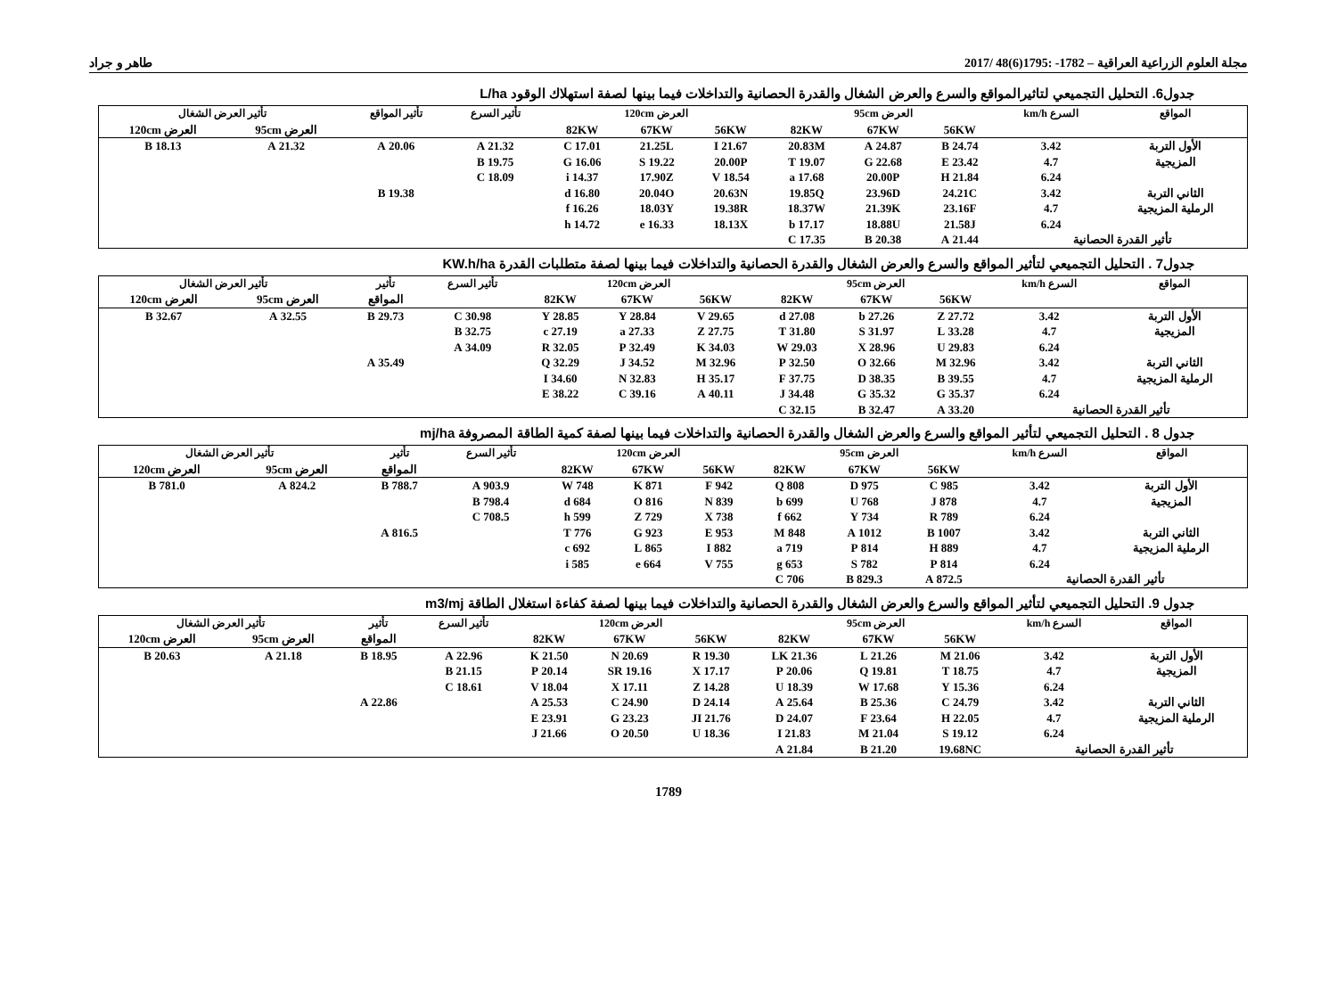مجلة العلوم الزراعية العراقية – 1782- :1795(6)48 /2017 طاهر و جراد
جدول6. التحليل التجميعي لتاثيرالمواقع والسرع والعرض الشغال والقدرة الحصانية والتداخلات فيما بينها لصفة استهلاك الوقود L/ha
| المواقع | السرع km/h | العرض 95cm | | | العرض 120cm | | | تأثير السرع | تأثير المواقع | تأثير العرض الشغال | |
| --- | --- | --- | --- | --- | --- | --- | --- | --- | --- | --- | --- |
| | | 56KW | 67KW | 82KW | 56KW | 67KW | 82KW | | | العرض 95cm | العرض 120cm |
| الأول التربة | 3.42 | 24.74 B | 24.87 A | 20.83M | 21.67 I | 21.25L | 17.01 C | 21.32 A | 20.06 A | 21.32 A | 18.13 B |
| المزيجية | 4.7 | 23.42 E | 22.68 G | 19.07 T | 20.00P | 19.22 S | 16.06 G | 19.75 B | | | |
| | 6.24 | 21.84 H | 20.00P | 17.68 a | 18.54 V | 17.90Z | 14.37 i | 18.09 C | | | |
| الثاني التربة | 3.42 | 24.21C | 23.96D | 19.85Q | 20.63N | 20.04O | 16.80 d | | 19.38 B | | |
| الرملية المزيجية | 4.7 | 23.16F | 21.39K | 18.37W | 19.38R | 18.03Y | 16.26 f | | | | |
| | 6.24 | 21.58J | 18.88U | 17.17 b | 18.13X | 16.33 e | 14.72 h | | | | |
| تأثير القدرة الحصانية | | 21.44 A | 20.38 B | 17.35 C | | | | | | | |
جدول7 . التحليل التجميعي لتأثير المواقع والسرع والعرض الشغال والقدرة الحصانية والتداخلات فيما بينها لصفة متطلبات القدرة KW.h/ha
| المواقع | السرع km/h | العرض 95cm | | | العرض 120cm | | | تأثير السرع | تأثير | تأثير العرض الشغال | |
| --- | --- | --- | --- | --- | --- | --- | --- | --- | --- | --- | --- |
| | | 56KW | 67KW | 82KW | 56KW | 67KW | 82KW | | المواقع | العرض 95cm | العرض 120cm |
| الأول التربة | 3.42 | 27.72 Z | 27.26 b | 27.08 d | 29.65 V | 28.84 Y | 28.85 Y | 30.98 C | 29.73 B | 32.55 A | 32.67 B |
| المزيجية | 4.7 | 33.28 L | 31.97 S | 31.80 T | 27.75 Z | 27.33 a | 27.19 c | 32.75 B | | | |
| | 6.24 | 29.83 U | 28.96 X | 29.03 W | 34.03 K | 32.49 P | 32.05 R | 34.09 A | | | |
| الثاني التربة | 3.42 | 32.96 M | 32.66 O | 32.50 P | 32.96 M | 34.52 J | 32.29 Q | | 35.49 A | | |
| الرملية المزيجية | 4.7 | 39.55 B | 38.35 D | 37.75 F | 35.17 H | 32.83 N | 34.60 I | | | | |
| | 6.24 | 35.37 G | 35.32 G | 34.48 J | 40.11 A | 39.16 C | 38.22 E | | | | |
| تأثير القدرة الحصانية | | 33.20 A | 32.47 B | 32.15 C | | | | | | | |
جدول 8 . التحليل التجميعي لتأثير المواقع والسرع والعرض الشغال والقدرة الحصانية والتداخلات فيما بينها لصفة كمية الطاقة المصروفة mj/ha
| المواقع | السرع km/h | العرض 95cm | | | العرض 120cm | | | تأثير السرع | تأثير | تأثير العرض الشغال | |
| --- | --- | --- | --- | --- | --- | --- | --- | --- | --- | --- | --- |
| | | 56KW | 67KW | 82KW | 56KW | 67KW | 82KW | | المواقع | العرض 95cm | العرض 120cm |
| الأول التربة | 3.42 | 985 C | 975 D | 808 Q | 942 F | 871 K | 748 W | 903.9 A | 788.7 B | 824.2 A | 781.0 B |
| المزيجية | 4.7 | 878 J | 768 U | 699 b | 839 N | 816 O | 684 d | 798.4 B | | | |
| | 6.24 | 789 R | 734 Y | 662 f | 738 X | 729 Z | 599 h | 708.5 C | | | |
| الثاني التربة | 3.42 | 1007 B | 1012 A | 848 M | 953 E | 923 G | 776 T | | 816.5 A | | |
| الرملية المزيجية | 4.7 | 889 H | 814 P | 719 a | 882 I | 865 L | 692 c | | | | |
| | 6.24 | 814 P | 782 S | 653 g | 755 V | 664 e | 585 i | | | | |
| تأثير القدرة الحصانية | | 872.5 A | 829.3 B | 706 C | | | | | | | |
جدول 9. التحليل التجميعي لتأثير المواقع والسرع والعرض الشغال والقدرة الحصانية والتداخلات فيما بينها لصفة كفاءة استغلال الطاقة m3/mj
| المواقع | السرع km/h | العرض 95cm | | | العرض 120cm | | | تأثير السرع | تأثير | تأثير العرض الشغال | |
| --- | --- | --- | --- | --- | --- | --- | --- | --- | --- | --- | --- |
| | | 56KW | 67KW | 82KW | 56KW | 67KW | 82KW | | المواقع | العرض 95cm | العرض 120cm |
| الأول التربة | 3.42 | 21.06 M | 21.26 L | 21.36 LK | 19.30 R | 20.69 N | 21.50 K | 22.96 A | 18.95 B | 21.18 A | 20.63 B |
| المزيجية | 4.7 | 18.75 T | 19.81 Q | 20.06 P | 17.17 X | 19.16 SR | 20.14 P | 21.15 B | | | |
| | 6.24 | 15.36 Y | 17.68 W | 18.39 U | 14.28 Z | 17.11 X | 18.04 V | 18.61 C | | | |
| الثاني التربة | 3.42 | 24.79 C | 25.36 B | 25.64 A | 24.14 D | 24.90 C | 25.53 A | | 22.86 A | | |
| الرملية المزيجية | 4.7 | 22.05 H | 23.64 F | 24.07 D | 21.76 JI | 23.23 G | 23.91 E | | | | |
| | 6.24 | 19.12 S | 21.04 M | 21.83 I | 18.36 U | 20.50 O | 21.66 J | | | | |
| تأثير القدرة الحصانية | | 19.68NC | 21.20 B | 21.84 A | | | | | | | |
1789